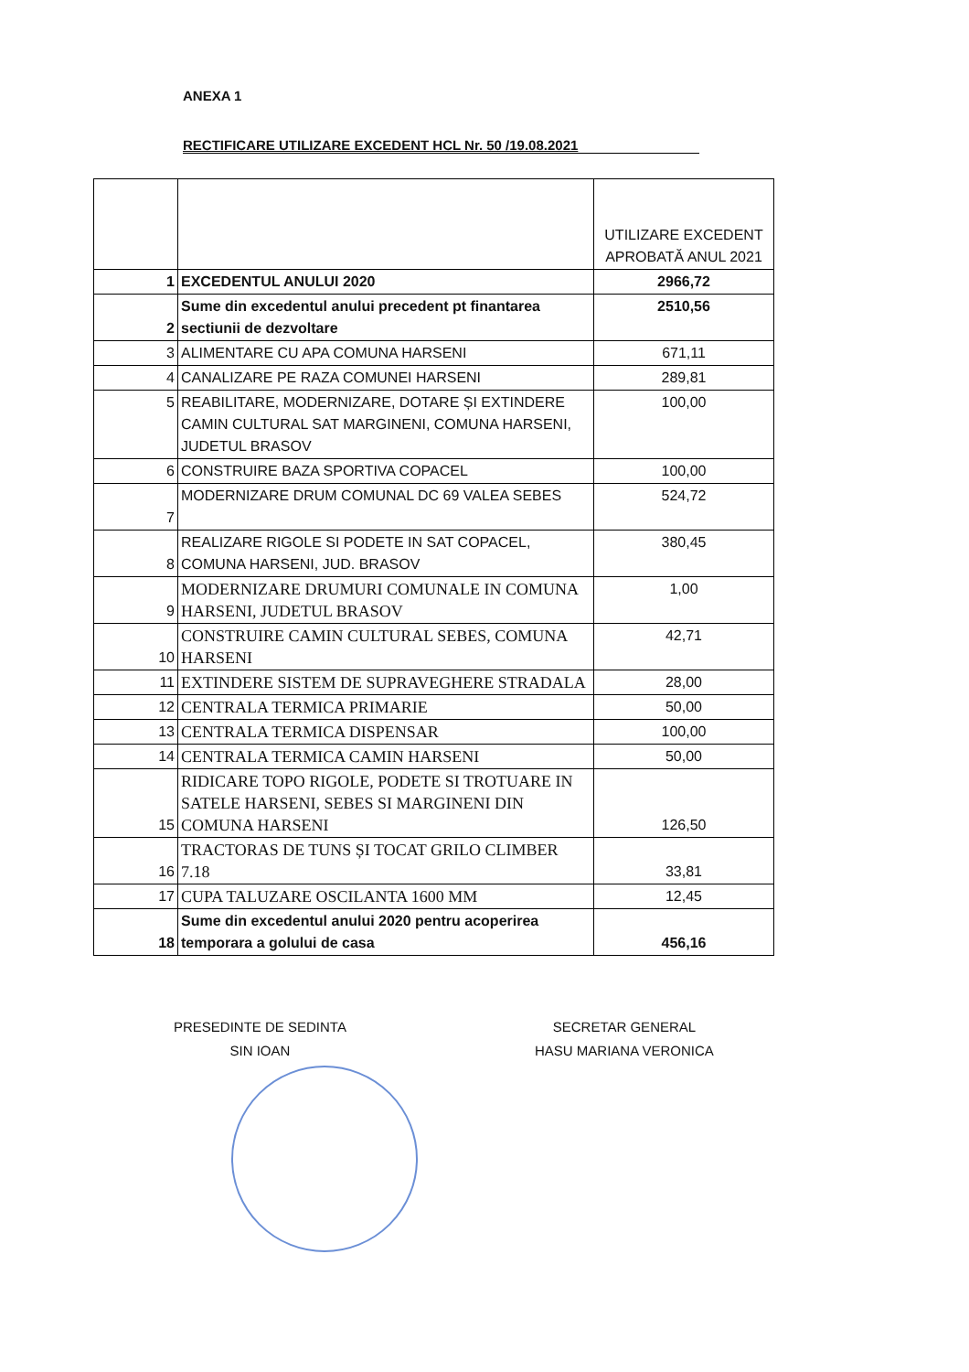ANEXA 1
RECTIFICARE UTILIZARE EXCEDENT HCL Nr. 50 /19.08.2021
| | | UTILIZARE EXCEDENT APROBATĂ ANUL 2021 |
| --- | --- | --- |
| 1 | EXCEDENTUL ANULUI 2020 | 2966,72 |
| 2 | Sume din excedentul anului precedent pt finantarea sectiunii de dezvoltare | 2510,56 |
| 3 | ALIMENTARE CU APA COMUNA HARSENI | 671,11 |
| 4 | CANALIZARE PE RAZA COMUNEI HARSENI | 289,81 |
| 5 | REABILITARE, MODERNIZARE, DOTARE ȘI EXTINDERE CAMIN CULTURAL SAT MARGINENI, COMUNA HARSENI, JUDETUL BRASOV | 100,00 |
| 6 | CONSTRUIRE BAZA SPORTIVA COPACEL | 100,00 |
| 7 | MODERNIZARE DRUM COMUNAL DC 69 VALEA SEBES | 524,72 |
| 8 | REALIZARE RIGOLE SI PODETE IN SAT COPACEL, COMUNA HARSENI, JUD. BRASOV | 380,45 |
| 9 | MODERNIZARE DRUMURI COMUNALE IN COMUNA HARSENI, JUDETUL BRASOV | 1,00 |
| 10 | CONSTRUIRE CAMIN CULTURAL SEBES, COMUNA HARSENI | 42,71 |
| 11 | EXTINDERE SISTEM DE SUPRAVEGHERE STRADALA | 28,00 |
| 12 | CENTRALA TERMICA PRIMARIE | 50,00 |
| 13 | CENTRALA TERMICA DISPENSAR | 100,00 |
| 14 | CENTRALA TERMICA CAMIN HARSENI | 50,00 |
| 15 | RIDICARE TOPO RIGOLE, PODETE SI TROTUARE IN SATELE HARSENI, SEBES SI MARGINENI DIN COMUNA HARSENI | 126,50 |
| 16 | TRACTORAS DE TUNS ȘI TOCAT GRILO CLIMBER 7.18 | 33,81 |
| 17 | CUPA TALUZARE OSCILANTA 1600 MM | 12,45 |
| 18 | Sume din excedentul anului 2020 pentru acoperirea temporara a golului de casa | 456,16 |
PRESEDINTE DE SEDINTA
SIN IOAN
SECRETAR GENERAL
HASU MARIANA VERONICA